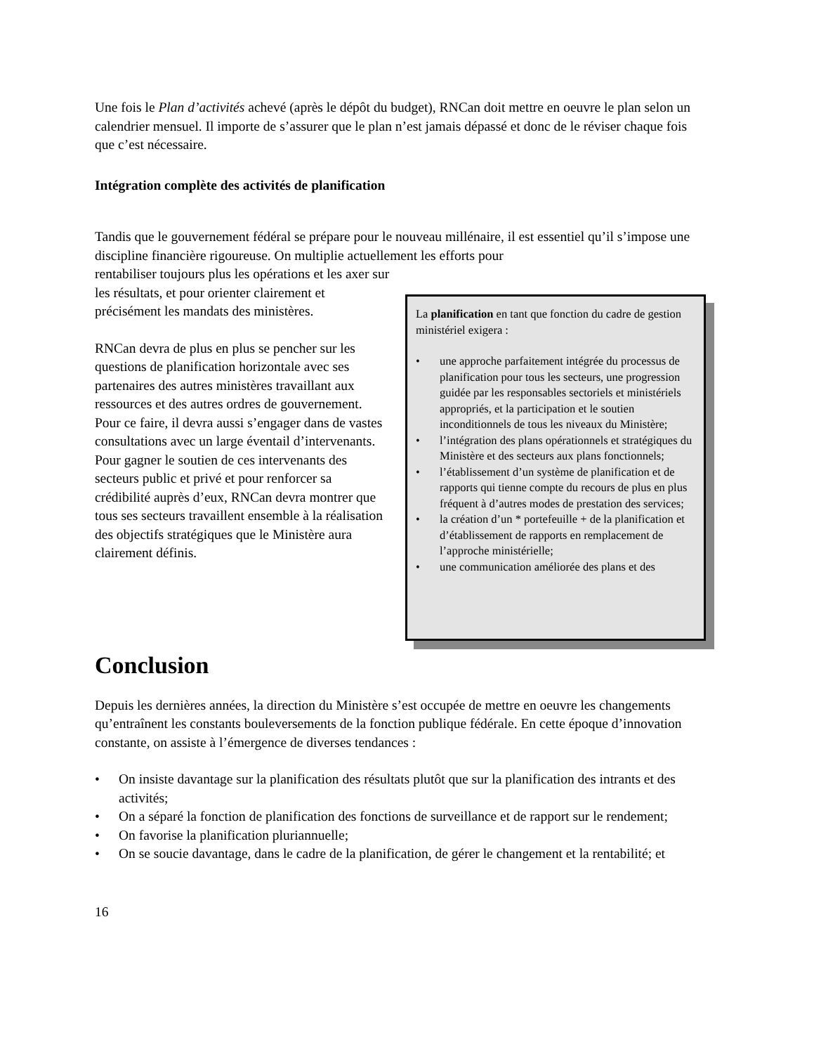Une fois le Plan d’activités achevé (après le dépôt du budget), RNCan doit mettre en oeuvre le plan selon un calendrier mensuel. Il importe de s’assurer que le plan n’est jamais dépassé et donc de le réviser chaque fois que c’est nécessaire.
Intégration complète des activités de planification
Tandis que le gouvernement fédéral se prépare pour le nouveau millénaire, il est essentiel qu’il s’impose une discipline financière rigoureuse. On multiplie actuellement les efforts pour
rentabiliser toujours plus les opérations et les axer sur les résultats, et pour orienter clairement et précisément les mandats des ministères.
RNCan devra de plus en plus se pencher sur les questions de planification horizontale avec ses partenaires des autres ministères travaillant aux ressources et des autres ordres de gouvernement. Pour ce faire, il devra aussi s’engager dans de vastes consultations avec un large éventail d’intervenants. Pour gagner le soutien de ces intervenants des secteurs public et privé et pour renforcer sa crédibilité auprès d’eux, RNCan devra montrer que tous ses secteurs travaillent ensemble à la réalisation des objectifs stratégiques que le Ministère aura clairement définis.
La planification en tant que fonction du cadre de gestion ministériel exigera :
• une approche parfaitement intégrée du processus de planification pour tous les secteurs, une progression guidée par les responsables sectoriels et ministériels appropriés, et la participation et le soutien inconditionnels de tous les niveaux du Ministère;
• l’intégration des plans opérationnels et stratégiques du Ministère et des secteurs aux plans fonctionnels;
• l’établissement d’un système de planification et de rapports qui tienne compte du recours de plus en plus fréquent à d’autres modes de prestation des services;
• la création d’un * portefeuille + de la planification et d’établissement de rapports en remplacement de l’approche ministérielle;
• une communication améliorée des plans et des
Conclusion
Depuis les dernières années, la direction du Ministère s’est occupée de mettre en oeuvre les changements qu’entraînent les constants bouleversements de la fonction publique fédérale. En cette époque d’innovation constante, on assiste à l’émergence de diverses tendances :
• On insiste davantage sur la planification des résultats plutôt que sur la planification des intrants et des activités;
• On a séparé la fonction de planification des fonctions de surveillance et de rapport sur le rendement;
• On favorise la planification pluriannuelle;
• On se soucie davantage, dans le cadre de la planification, de gérer le changement et la rentabilité; et
16